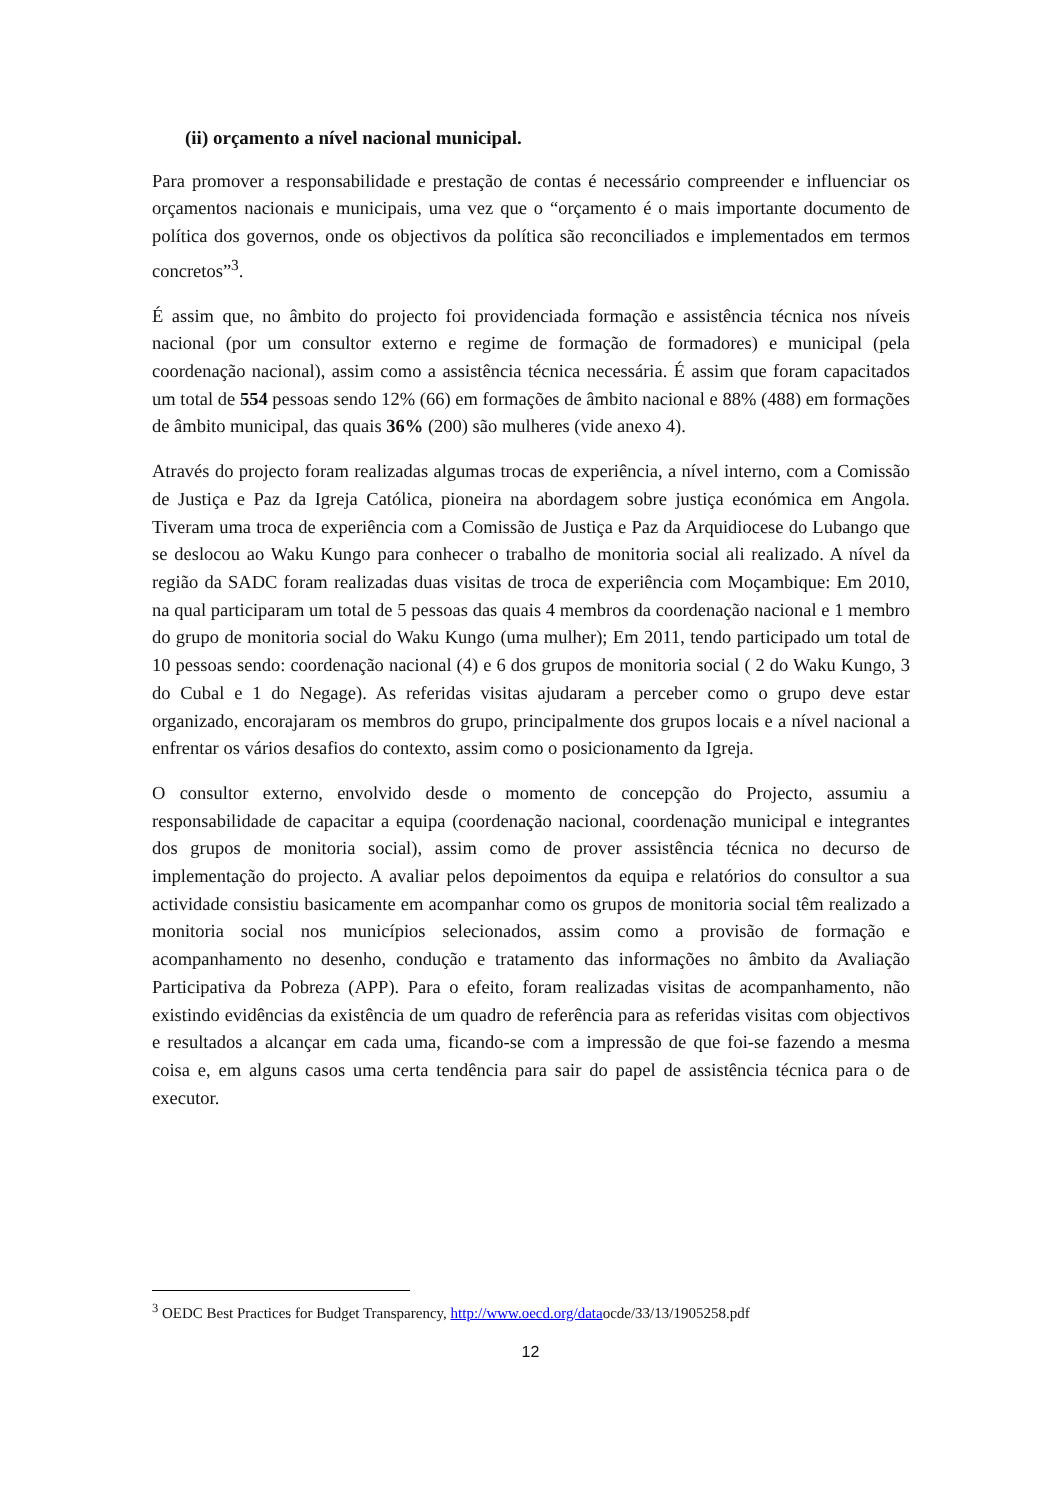(ii) orçamento a nível nacional municipal.
Para promover a responsabilidade e prestação de contas é necessário compreender e influenciar os orçamentos nacionais e municipais, uma vez que o “orçamento é o mais importante documento de política dos governos, onde os objectivos da política são reconciliados e implementados em termos concretos”<sup>3</sup>.
É assim que, no âmbito do projecto foi providenciada formação e assistência técnica nos níveis nacional (por um consultor externo e regime de formação de formadores) e municipal (pela coordenação nacional), assim como a assistência técnica necessária. É assim que foram capacitados um total de 554 pessoas sendo 12% (66) em formações de âmbito nacional e 88% (488) em formações de âmbito municipal, das quais 36% (200) são mulheres (vide anexo 4).
Através do projecto foram realizadas algumas trocas de experiência, a nível interno, com a Comissão de Justiça e Paz da Igreja Católica, pioneira na abordagem sobre justiça económica em Angola. Tiveram uma troca de experiência com a Comissão de Justiça e Paz da Arquidiocese do Lubango que se deslocou ao Waku Kungo para conhecer o trabalho de monitoria social ali realizado. A nível da região da SADC foram realizadas duas visitas de troca de experiência com Moçambique: Em 2010, na qual participaram um total de 5 pessoas das quais 4 membros da coordenação nacional e 1 membro do grupo de monitoria social do Waku Kungo (uma mulher); Em 2011, tendo participado um total de 10 pessoas sendo: coordenação nacional (4) e 6 dos grupos de monitoria social ( 2 do Waku Kungo, 3 do Cubal e 1 do Negage). As referidas visitas ajudaram a perceber como o grupo deve estar organizado, encorajaram os membros do grupo, principalmente dos grupos locais e a nível nacional a enfrentar os vários desafios do contexto, assim como o posicionamento da Igreja.
O consultor externo, envolvido desde o momento de concepção do Projecto, assumiu a responsabilidade de capacitar a equipa (coordenação nacional, coordenação municipal e integrantes dos grupos de monitoria social), assim como de prover assistência técnica no decurso de implementação do projecto. A avaliar pelos depoimentos da equipa e relatórios do consultor a sua actividade consistiu basicamente em acompanhar como os grupos de monitoria social têm realizado a monitoria social nos municípios selecionados, assim como a provisão de formação e acompanhamento no desenho, condução e tratamento das informações no âmbito da Avaliação Participativa da Pobreza (APP). Para o efeito, foram realizadas visitas de acompanhamento, não existindo evidências da existência de um quadro de referência para as referidas visitas com objectivos e resultados a alcançar em cada uma, ficando-se com a impressão de que foi-se fazendo a mesma coisa e, em alguns casos uma certa tendência para sair do papel de assistência técnica para o de executor.
<sup>3</sup> OEDC Best Practices for Budget Transparency, http://www.oecd.org/dataocde/33/13/1905258.pdf
12